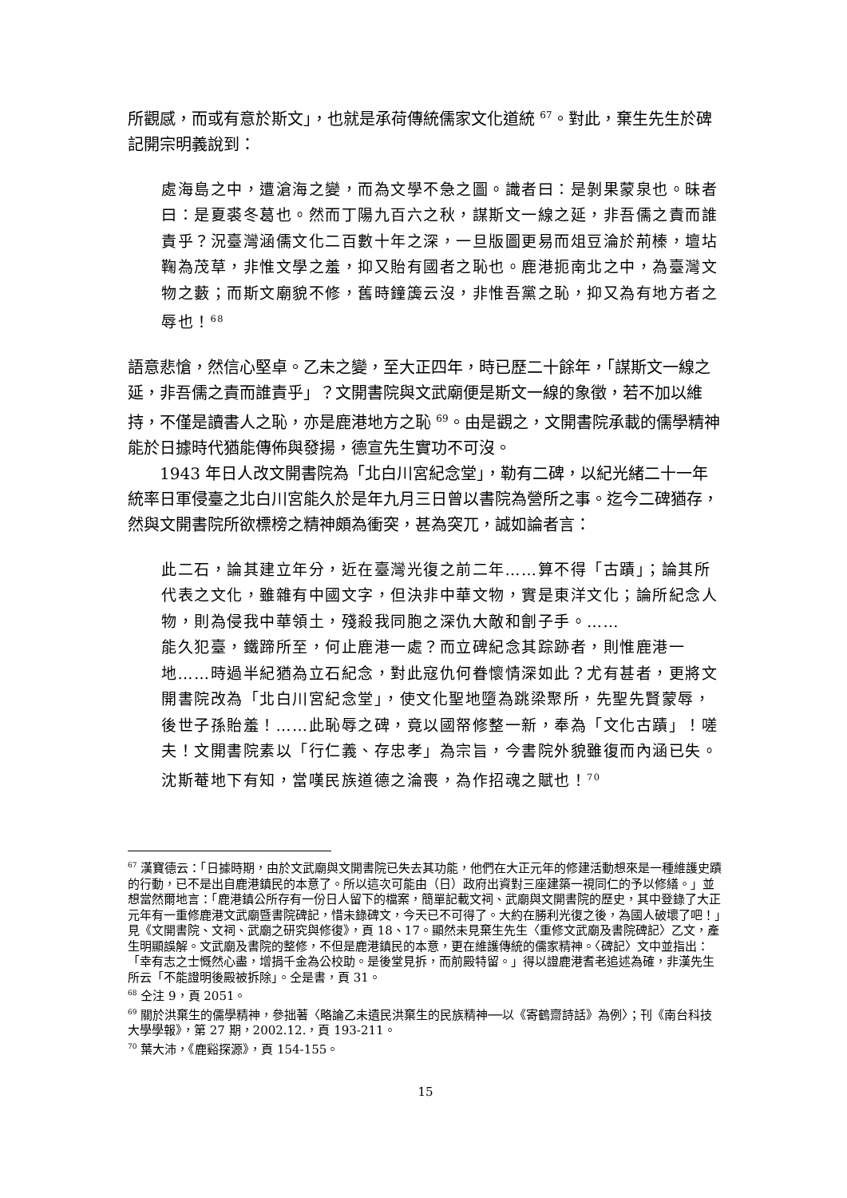所觀感，而或有意於斯文」，也就是承荷傳統儒家文化道統 <sup>67</sup>。對此，棄生先生於碑記開宗明義說到：
處海島之中，遭滄海之變，而為文學不急之圖。識者曰：是剝果蒙泉也。昧者曰：是夏裘冬葛也。然而丁陽九百六之秋，謀斯文一線之延，非吾儒之責而誰責乎？況臺灣涵儒文化二百數十年之深，一旦版圖更易而俎豆淪於荊榛，壇坫鞠為茂草，非惟文學之羞，抑又貽有國者之恥也。鹿港扼南北之中，為臺灣文物之藪；而斯文廟貌不修，舊時鐘簴云沒，非惟吾黨之恥，抑又為有地方者之辱也！<sup>68</sup>
語意悲愴，然信心堅卓。乙未之變，至大正四年，時已歷二十餘年，「謀斯文一線之延，非吾儒之責而誰責乎」？文開書院與文武廟便是斯文一線的象徵，若不加以維持，不僅是讀書人之恥，亦是鹿港地方之恥 <sup>69</sup>。由是觀之，文開書院承載的儒學精神能於日據時代猶能傳佈與發揚，德宣先生實功不可沒。
1943 年日人改文開書院為「北白川宮紀念堂」，勒有二碑，以紀光緒二十一年統率日軍侵臺之北白川宮能久於是年九月三日曾以書院為營所之事。迄今二碑猶存，然與文開書院所欲標榜之精神頗為衝突，甚為突兀，誠如論者言：
此二石，論其建立年分，近在臺灣光復之前二年……算不得「古蹟」；論其所代表之文化，雖雜有中國文字，但決非中華文物，實是東洋文化；論所紀念人物，則為侵我中華領土，殘殺我同胞之深仇大敵和劊子手。……
能久犯臺，鐵蹄所至，何止鹿港一處？而立碑紀念其踪跡者，則惟鹿港一地……時過半紀猶為立石紀念，對此寇仇何眷懷情深如此？尤有甚者，更將文開書院改為「北白川宮紀念堂」，使文化聖地墮為跳梁聚所，先聖先賢蒙辱，後世子孫貽羞！……此恥辱之碑，竟以國帑修整一新，奉為「文化古蹟」！嗟夫！文開書院素以「行仁義、存忠孝」為宗旨，今書院外貌雖復而內涵已失。沈斯菴地下有知，當嘆民族道德之淪喪，為作招魂之賦也！<sup>70</sup>
<sup>67</sup> 漢寶德云：「日據時期，由於文武廟與文開書院已失去其功能，他們在大正元年的修建活動想來是一種維護史蹟的行動，已不是出自鹿港鎮民的本意了。所以這次可能由（日）政府出資對三座建築一視同仁的予以修繕。」並想當然爾地言：「鹿港鎮公所存有一份日人留下的檔案，簡單記載文祠、武廟與文開書院的歷史，其中登錄了大正元年有一重修鹿港文武廟暨書院碑記，惜未錄碑文，今天已不可得了。大約在勝利光復之後，為國人破壞了吧！」見《文開書院、文祠、武廟之研究與修復》，頁 18、17。顯然未見棄生先生〈重修文武廟及書院碑記〉乙文，產生明顯誤解。文武廟及書院的整修，不但是鹿港鎮民的本意，更在維護傳統的儒家精神。〈碑記〉文中並指出：「幸有志之士慨然心盡，增捐千金為公校助。是後堂見拆，而前殿特留。」得以證鹿港耆老追述為確，非漢先生所云「不能證明後殿被拆除」。仝是書，頁 31。
<sup>68</sup> 仝注 9，頁 2051。
<sup>69</sup> 關於洪棄生的儒學精神，參拙著〈略論乙未遺民洪棄生的民族精神──以《寄鶴齋詩話》為例〉；刊《南台科技大學學報》，第 27 期，2002.12.，頁 193-211。
<sup>70</sup> 葉大沛，《鹿谿探源》，頁 154-155。
15